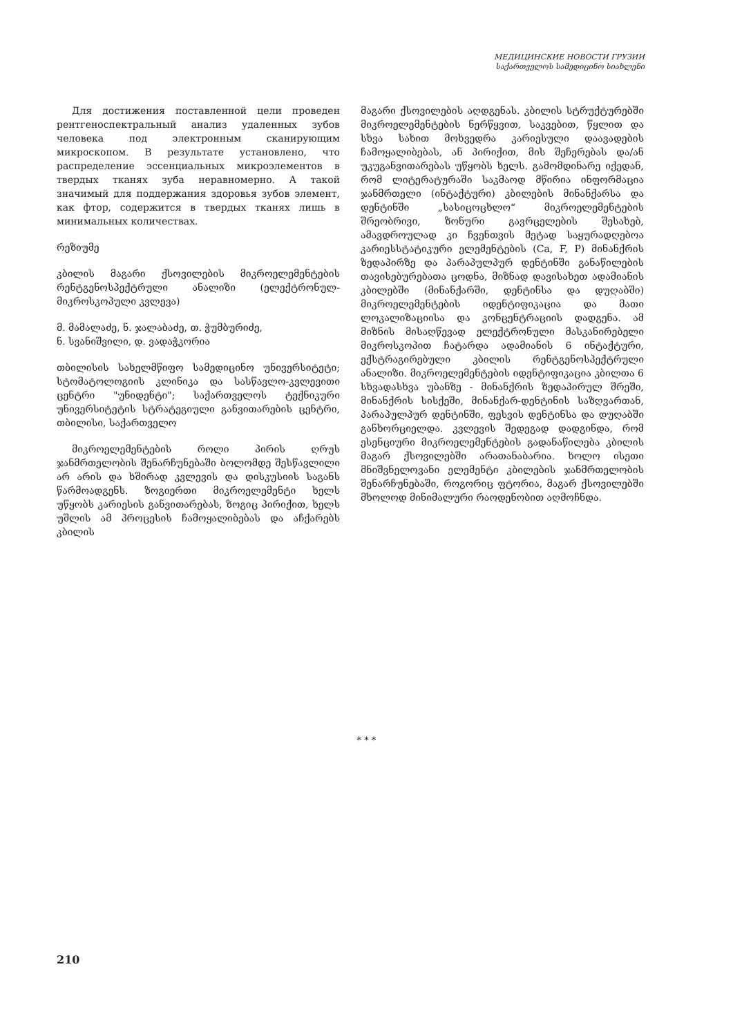МЕДИЦИНСКИЕ НОВОСТИ ГРУЗИИ
საქართველოს სამედიცინო სიახლენი
Для достижения поставленной цели проведен рентгеноспектральный анализ удаленных зубов человека под электронным сканирующим микроскопом. В результате установлено, что распределение эссенциальных микроэлементов в твердых тканях зуба неравномерно. А такой значимый для поддержания здоровья зубов элемент, как фтор, содержится в твердых тканях лишь в минимальных количествах.
რეზიუმე
კბილის მაგარი ქსოვილების მიკროელემენტების რენტგენოსპექტრული ანალიზი (ელექტრონულ-მიკროსკოპული კვლევა)
მ. მამალაძე, ნ. ჯალაბაძე, თ. ჭუმბურიძე,
ნ. სვანიშვილი, დ. ვადაჭკორია
თბილისის სახელმწიფო სამედიცინო უნივერსიტეტი; სტომატოლოგიის კლინიკა და სასწავლო-კვლევითი ცენტრი "უნიდენტი"; საქართველოს ტექნიკური უნივერსიტეტის სტრატეგიული განვითარების ცენტრი, თბილისი, საქართველო
მიკროელემენტების როლი პირის ღრუს ჯანმრთელობის შენარჩუნებაში ბოლომდე შესწავლილი არ არის და ხშირად კვლევის და დისკუსიის საგანს წარმოადგენს. ზოგიერთი მიკროელემენტი ხელს უწყობს კარიესის განვითარებას, ზოგიც პირიქით, ხელს უშლის ამ პროცესის ჩამოყალიბებას და აჩქარებს კბილის
მაგარი ქსოვილების აღდგენას. კბილის სტრუქტურებში მიკროელემენტების ნერწყვით, საკვებით, წყლით და სხვა სახით მოხვედრა კარიესული დაავადების ჩამოყალიბებას, ან პირიქით, მის შეჩერებას და/ან უკუგანვითარებას უწყობს ხელს. გამომდინარე იქედან, რომ ლიტერატურაში საკმაოდ მწირია ინფორმაცია ჯანმრთელი (ინტაქტური) კბილების მინანქარსა და დენტინში „სასიცოცხლო“ მიკროელემენტების შრეობრივი, ზონური გავრცელების შესახებ, ამავდროულად კი ჩვენთვის მეტად საყურადღებოა კარიესსტატიკური ელემენტების (Ca, F, P) მინანქრის ზედაპირზე და პარაპულპურ დენტინში განაწილების თავისებურებათა ცოდნა, მიზნად დავისახეთ ადამიანის კბილებში (მინანქარში, დენტინსა და დუღაბში) მიკროელემენტების იდენტიფიკაცია და მათი ლოკალიზაციისა და კონცენტრაციის დადგენა. ამ მიზნის მისაღწევად ელექტრონული მასკანირებელი მიკროსკოპით ჩატარდა ადამიანის 6 ინტაქტური, ექსტრაგირებული კბილის რენტგენოსპექტრული ანალიზი. მიკროელემენტების იდენტიფიკაცია კბილთა 6 სხვადასხვა უბანზე - მინანქრის ზედაპირულ შრეში, მინანქრის სისქეში, მინანქარ-დენტინის საზღვართან, პარაპულპურ დენტინში, ფესვის დენტინსა და დუღაბში განხორციელდა. კვლევის შედეგად დადგინდა, რომ ესენციური მიკროელემენტების გადანაწილება კბილის მაგარ ქსოვილებში არათანაბარია. ხოლო ისეთი მნიშვნელოვანი ელემენტი კბილების ჯანმრთელობის შენარჩუნებაში, როგორიც ფტორია, მაგარ ქსოვილებში მხოლოდ მინიმალური რაოდენობით აღმოჩნდა.
* * *
210